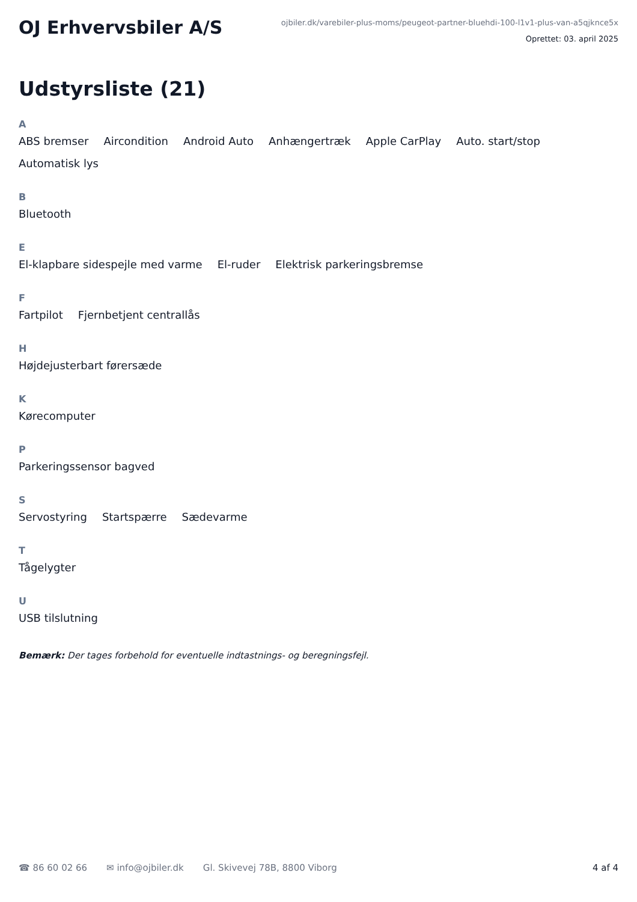OJ Erhvervsbiler A/S
ojbiler.dk/varebiler-plus-moms/peugeot-partner-bluehdi-100-l1v1-plus-van-a5qjknce5x
Oprettet: 03. april 2025
Udstyrsliste (21)
A
ABS bremser Aircondition Android Auto Anhængertræk Apple CarPlay Auto. start/stop Automatisk lys
B
Bluetooth
E
El-klapbare sidespejle med varme El-ruder Elektrisk parkeringsbremse
F
Fartpilot Fjernbetjent centrallås
H
Højdejusterbart førersæde
K
Kørecomputer
P
Parkeringssensor bagved
S
Servostyring Startspærre Sædevarme
T
Tågelygter
U
USB tilslutning
Bemærk: Der tages forbehold for eventuelle indtastnings- og beregningsfejl.
☎ 86 60 02 66 ✉ info@ojbiler.dk Gl. Skivevej 78B, 8800 Viborg 4 af 4